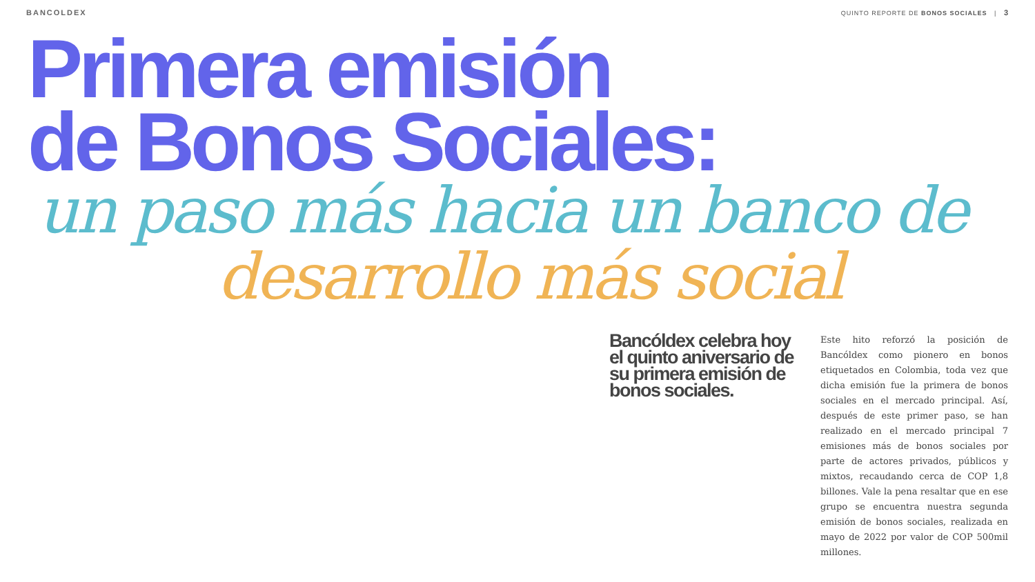BANCOLDEX QUINTO REPORTE DE BONOS SOCIALES | 3
Primera emisión
de Bonos Sociales:
un paso más hacia un banco de
desarrollo más social
Bancóldex celebra hoy el quinto aniversario de su primera emisión de bonos sociales.
Este hito reforzó la posición de Bancóldex como pionero en bonos etiquetados en Colombia, toda vez que dicha emisión fue la primera de bonos sociales en el mercado principal. Así, después de este primer paso, se han realizado en el mercado principal 7 emisiones más de bonos sociales por parte de actores privados, públicos y mixtos, recaudando cerca de COP 1,8 billones. Vale la pena resaltar que en ese grupo se encuentra nuestra segunda emisión de bonos sociales, realizada en mayo de 2022 por valor de COP 500mil millones.